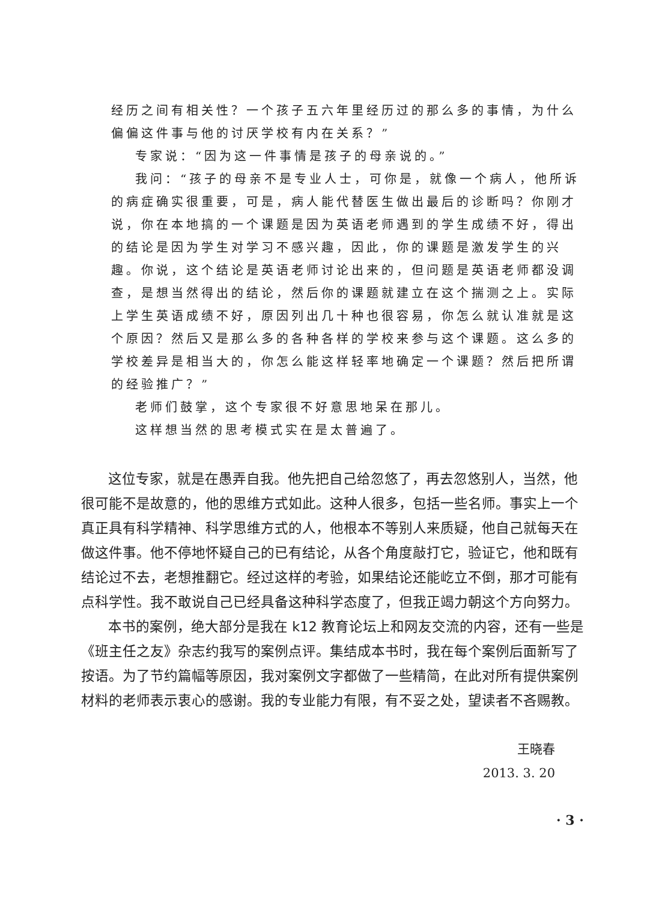经历之间有相关性？一个孩子五六年里经历过的那么多的事情，为什么偏偏这件事与他的讨厌学校有内在关系？”
专家说：“因为这一件事情是孩子的母亲说的。”
我问：“孩子的母亲不是专业人士，可你是，就像一个病人，他所诉的病症确实很重要，可是，病人能代替医生做出最后的诊断吗？你刚才说，你在本地搞的一个课题是因为英语老师遇到的学生成绩不好，得出的结论是因为学生对学习不感兴趣，因此，你的课题是激发学生的兴趣。你说，这个结论是英语老师讨论出来的，但问题是英语老师都没调查，是想当然得出的结论，然后你的课题就建立在这个揣测之上。实际上学生英语成绩不好，原因列出几十种也很容易，你怎么就认准就是这个原因？然后又是那么多的各种各样的学校来参与这个课题。这么多的学校差异是相当大的，你怎么能这样轻率地确定一个课题？然后把所谓的经验推广？”
老师们鼓掌，这个专家很不好意思地呆在那儿。
这样想当然的思考模式实在是太普遍了。
这位专家，就是在愚弄自我。他先把自己给忽悠了，再去忽悠别人，当然，他很可能不是故意的，他的思维方式如此。这种人很多，包括一些名师。事实上一个真正具有科学精神、科学思维方式的人，他根本不等别人来质疑，他自己就每天在做这件事。他不停地怀疑自己的已有结论，从各个角度敲打它，验证它，他和既有结论过不去，老想推翻它。经过这样的考验，如果结论还能屹立不倒，那才可能有点科学性。我不敢说自己已经具备这种科学态度了，但我正竭力朝这个方向努力。
本书的案例，绝大部分是我在 k12 教育论坛上和网友交流的内容，还有一些是《班主任之友》杂志约我写的案例点评。集结成本书时，我在每个案例后面新写了按语。为了节约篇幅等原因，我对案例文字都做了一些精简，在此对所有提供案例材料的老师表示衷心的感谢。我的专业能力有限，有不妥之处，望读者不吝赐教。
王晓春
2013. 3. 20
· 3 ·